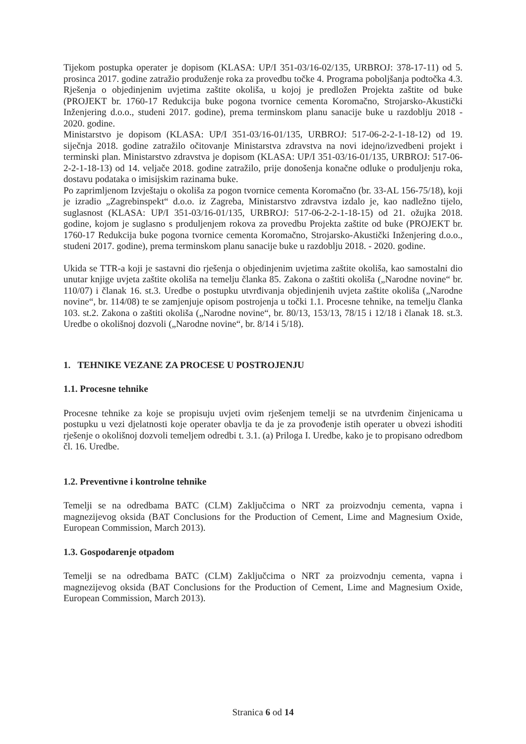Tijekom postupka operater je dopisom (KLASA: UP/I 351-03/16-02/135, URBROJ: 378-17-11) od 5. prosinca 2017. godine zatražio produženje roka za provedbu točke 4. Programa poboljšanja podtočka 4.3. Rješenja o objedinjenim uvjetima zaštite okoliša, u kojoj je predložen Projekta zaštite od buke (PROJEKT br. 1760-17 Redukcija buke pogona tvornice cementa Koromačno, Strojarsko-Akustički Inženjering d.o.o., studeni 2017. godine), prema terminskom planu sanacije buke u razdoblju 2018 - 2020. godine.
Ministarstvo je dopisom (KLASA: UP/I 351-03/16-01/135, URBROJ: 517-06-2-2-1-18-12) od 19. siječnja 2018. godine zatražilo očitovanje Ministarstva zdravstva na novi idejno/izvedbeni projekt i terminski plan. Ministarstvo zdravstva je dopisom (KLASA: UP/I 351-03/16-01/135, URBROJ: 517-06-2-2-1-18-13) od 14. veljače 2018. godine zatražilo, prije donošenja konačne odluke o produljenju roka, dostavu podataka o imisijskim razinama buke.
Po zaprimljenom Izvještaju o okoliša za pogon tvornice cementa Koromačno (br. 33-AL 156-75/18), koji je izradio „Zagrebinspekt“ d.o.o. iz Zagreba, Ministarstvo zdravstva izdalo je, kao nadležno tijelo, suglasnost (KLASA: UP/I 351-03/16-01/135, URBROJ: 517-06-2-2-1-18-15) od 21. ožujka 2018. godine, kojom je suglasno s produljenjem rokova za provedbu Projekta zaštite od buke (PROJEKT br. 1760-17 Redukcija buke pogona tvornice cementa Koromačno, Strojarsko-Akustički Inženjering d.o.o., studeni 2017. godine), prema terminskom planu sanacije buke u razdoblju 2018. - 2020. godine.
Ukida se TTR-a koji je sastavni dio rješenja o objedinjenim uvjetima zaštite okoliša, kao samostalni dio unutar knjige uvjeta zaštite okoliša na temelju članka 85. Zakona o zaštiti okoliša („Narodne novine“ br. 110/07) i članak 16. st.3. Uredbe o postupku utvrđivanja objedinjenih uvjeta zaštite okoliša („Narodne novine“, br. 114/08) te se zamjenjuje opisom postrojenja u točki 1.1. Procesne tehnike, na temelju članka 103. st.2. Zakona o zaštiti okoliša („Narodne novine“, br. 80/13, 153/13, 78/15 i 12/18 i članak 18. st.3. Uredbe o okolišnoj dozvoli („Narodne novine“, br. 8/14 i 5/18).
1. TEHNIKE VEZANE ZA PROCESE U POSTROJENJU
1.1. Procesne tehnike
Procesne tehnike za koje se propisuju uvjeti ovim rješenjem temelji se na utvrđenim činjenicama u postupku u vezi djelatnosti koje operater obavlja te da je za provođenje istih operater u obvezi ishoditi rješenje o okolišnoj dozvoli temeljem odredbi t. 3.1. (a) Priloga I. Uredbe, kako je to propisano odredbom čl. 16. Uredbe.
1.2. Preventivne i kontrolne tehnike
Temelji se na odredbama BATC (CLM) Zaključcima o NRT za proizvodnju cementa, vapna i magnezijevog oksida (BAT Conclusions for the Production of Cement, Lime and Magnesium Oxide, European Commission, March 2013).
1.3. Gospodarenje otpadom
Temelji se na odredbama BATC (CLM) Zaključcima o NRT za proizvodnju cementa, vapna i magnezijevog oksida (BAT Conclusions for the Production of Cement, Lime and Magnesium Oxide, European Commission, March 2013).
Stranica 6 od 14